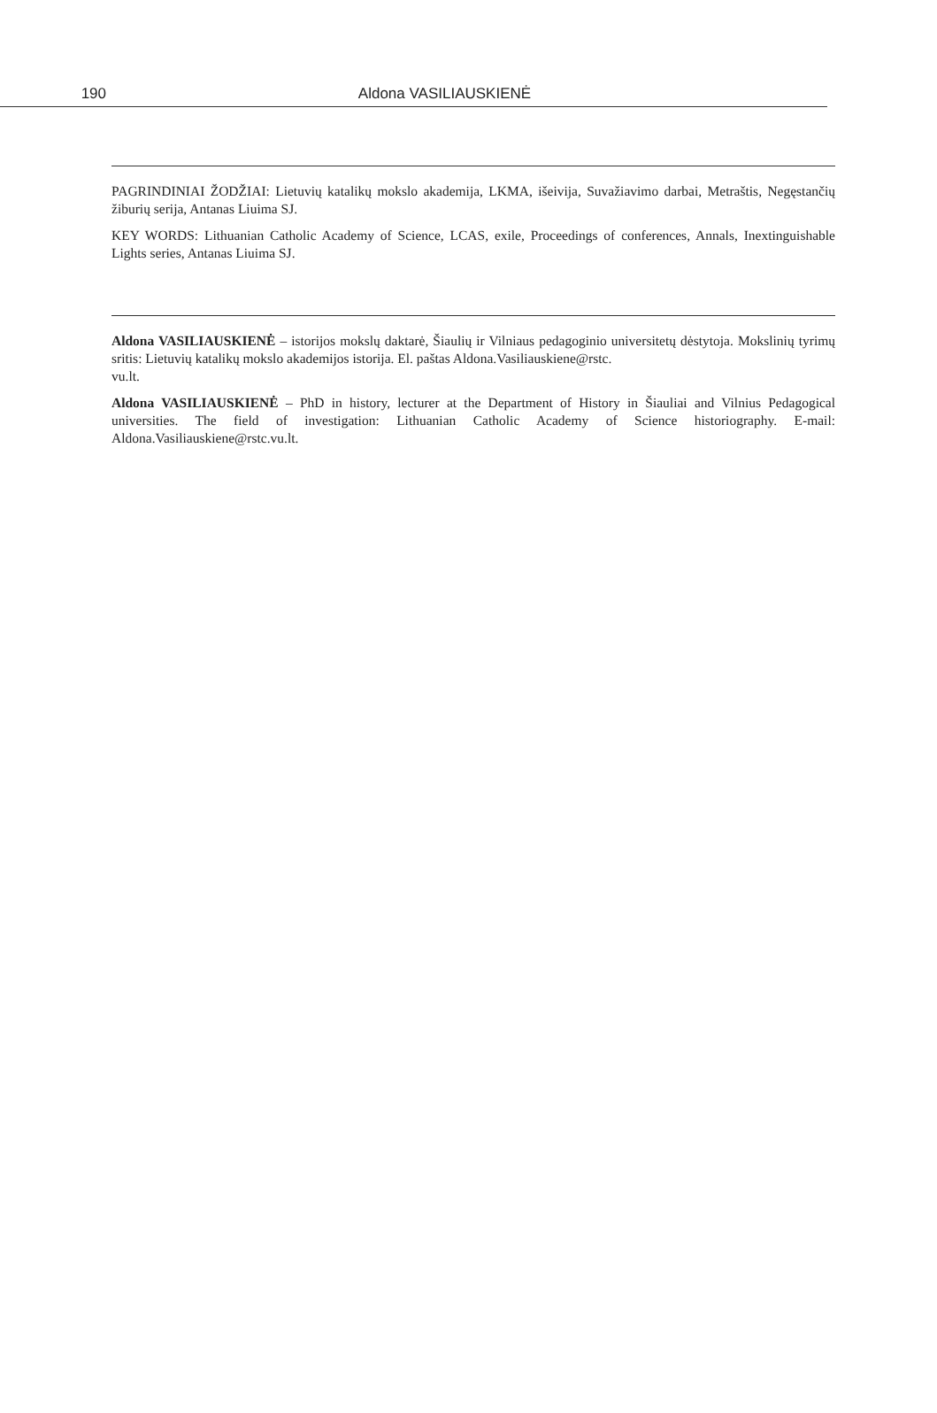190 Aldona VASILIAUSKIENĖ
PAGRINDINIAI ŽODŽIAI: Lietuvių katalikų mokslo akademija, LKMA, išeivija, Suvažiavimo darbai, Metraštis, Negęstančių žiburių serija, Antanas Liuima SJ.
KEY WORDS: Lithuanian Catholic Academy of Science, LCAS, exile, Proceedings of conferences, Annals, Inextinguishable Lights series, Antanas Liuima SJ.
Aldona VASILIAUSKIENĖ – istorijos mokslų daktarė, Šiaulių ir Vilniaus pedagoginio universitetų dėstytoja. Mokslinių tyrimų sritis: Lietuvių katalikų mokslo akademijos istorija. El. paštas Aldona.Vasiliauskiene@rstc.
vu.lt.
Aldona VASILIAUSKIENĖ – PhD in history, lecturer at the Department of History in Šiauliai and Vilnius Pedagogical universities. The field of investigation: Lithuanian Catholic Academy of Science historiography. E-mail: Aldona.Vasiliauskiene@rstc.vu.lt.